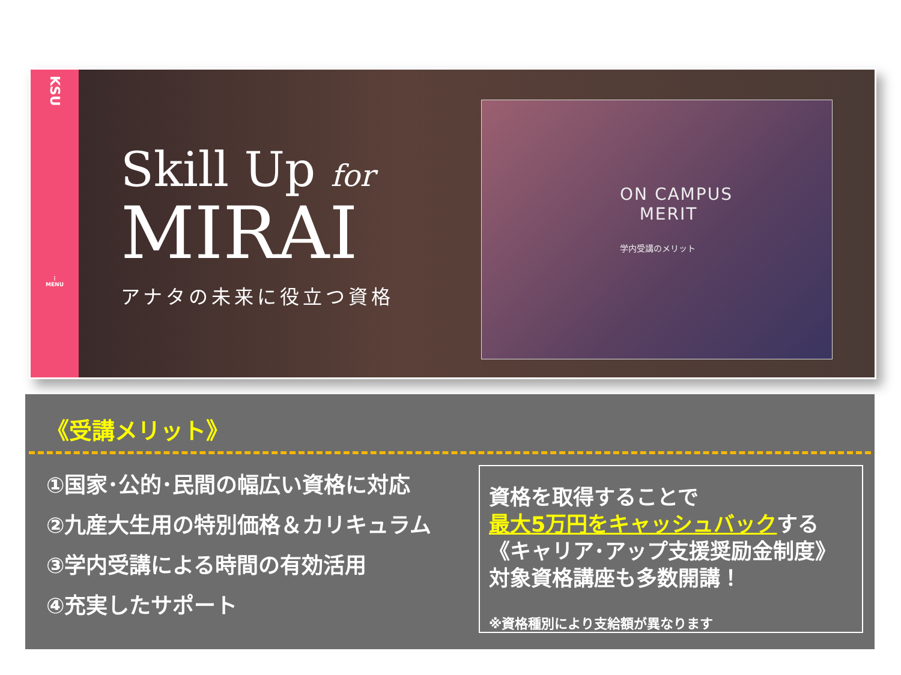KSU
⋮
MENU
Skill Up for
MIRAI
アナタの未来に役立つ資格
ON CAMPUS
MERIT
学内受講のメリット
《受講メリット》
①国家･公的･民間の幅広い資格に対応
②九産大生用の特別価格＆カリキュラム
③学内受講による時間の有効活用
④充実したサポート
資格を取得することで
最大5万円をキャッシュバックする
《キャリア･アップ支援奨励金制度》
対象資格講座も多数開講！
※資格種別により支給額が異なります